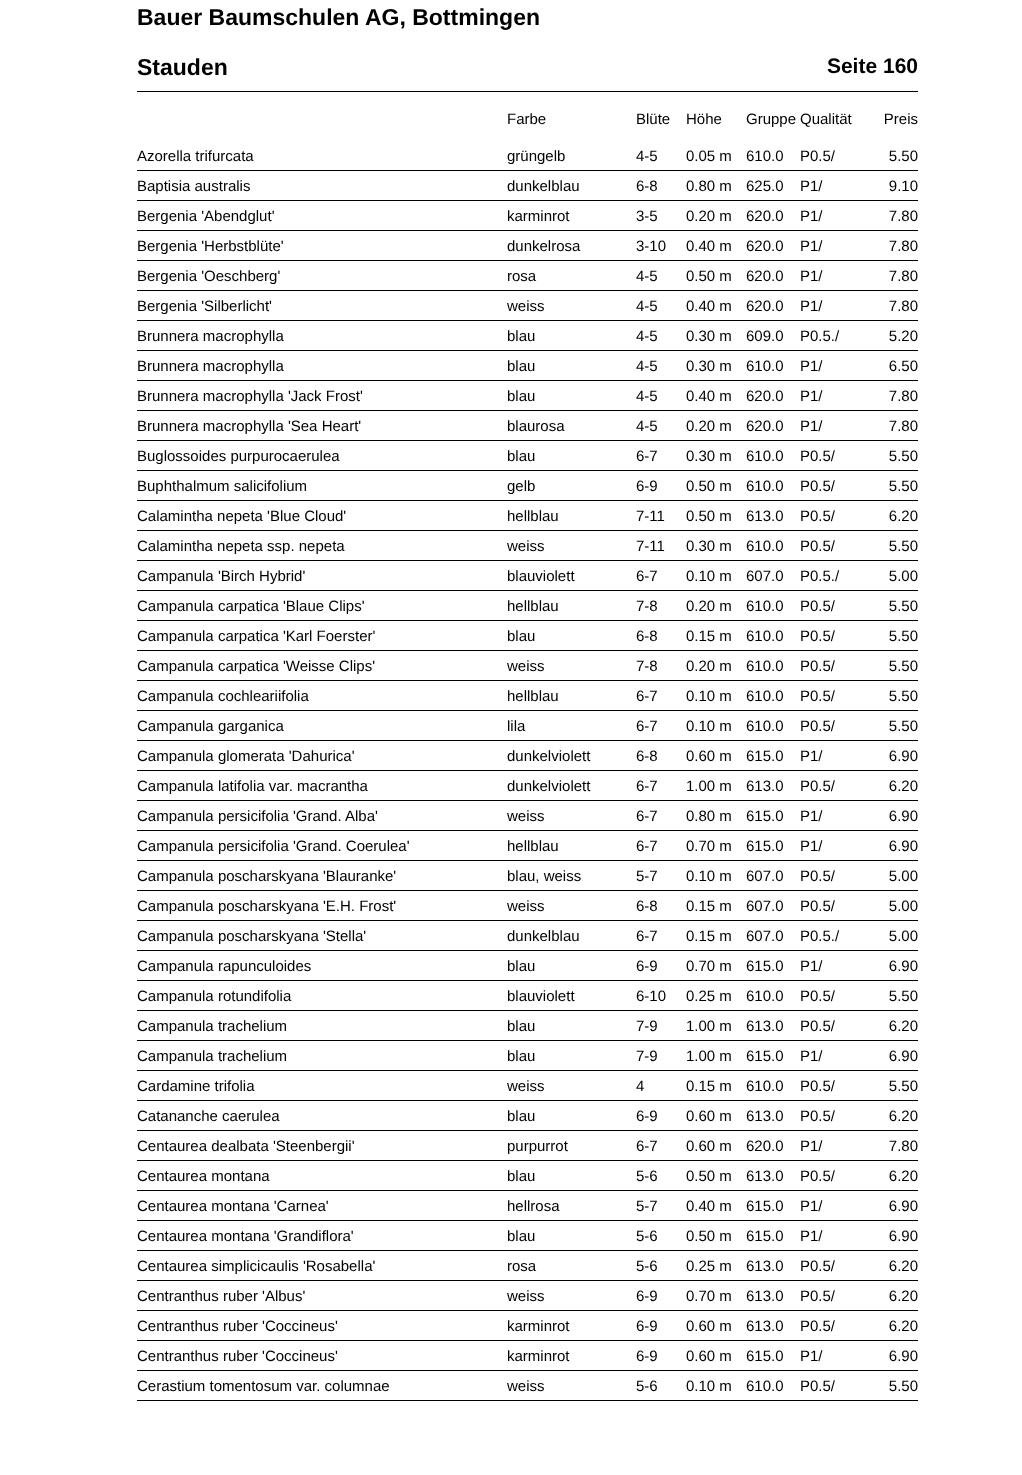Bauer Baumschulen AG, Bottmingen
Stauden Seite 160
| | Farbe | Blüte | Höhe | Gruppe | Qualität | Preis |
| --- | --- | --- | --- | --- | --- | --- |
| Azorella trifurcata | grüngelb | 4-5 | 0.05 m | 610.0 | P0.5/ | 5.50 |
| Baptisia australis | dunkelblau | 6-8 | 0.80 m | 625.0 | P1/ | 9.10 |
| Bergenia 'Abendglut' | karminrot | 3-5 | 0.20 m | 620.0 | P1/ | 7.80 |
| Bergenia 'Herbstblüte' | dunkelrosa | 3-10 | 0.40 m | 620.0 | P1/ | 7.80 |
| Bergenia 'Oeschberg' | rosa | 4-5 | 0.50 m | 620.0 | P1/ | 7.80 |
| Bergenia 'Silberlicht' | weiss | 4-5 | 0.40 m | 620.0 | P1/ | 7.80 |
| Brunnera macrophylla | blau | 4-5 | 0.30 m | 609.0 | P0.5./ | 5.20 |
| Brunnera macrophylla | blau | 4-5 | 0.30 m | 610.0 | P1/ | 6.50 |
| Brunnera macrophylla 'Jack Frost' | blau | 4-5 | 0.40 m | 620.0 | P1/ | 7.80 |
| Brunnera macrophylla 'Sea Heart' | blaurosa | 4-5 | 0.20 m | 620.0 | P1/ | 7.80 |
| Buglossoides purpurocaerulea | blau | 6-7 | 0.30 m | 610.0 | P0.5/ | 5.50 |
| Buphthalmum salicifolium | gelb | 6-9 | 0.50 m | 610.0 | P0.5/ | 5.50 |
| Calamintha nepeta 'Blue Cloud' | hellblau | 7-11 | 0.50 m | 613.0 | P0.5/ | 6.20 |
| Calamintha nepeta ssp. nepeta | weiss | 7-11 | 0.30 m | 610.0 | P0.5/ | 5.50 |
| Campanula 'Birch Hybrid' | blauviolett | 6-7 | 0.10 m | 607.0 | P0.5./ | 5.00 |
| Campanula carpatica 'Blaue Clips' | hellblau | 7-8 | 0.20 m | 610.0 | P0.5/ | 5.50 |
| Campanula carpatica 'Karl Foerster' | blau | 6-8 | 0.15 m | 610.0 | P0.5/ | 5.50 |
| Campanula carpatica 'Weisse Clips' | weiss | 7-8 | 0.20 m | 610.0 | P0.5/ | 5.50 |
| Campanula cochleariifolia | hellblau | 6-7 | 0.10 m | 610.0 | P0.5/ | 5.50 |
| Campanula garganica | lila | 6-7 | 0.10 m | 610.0 | P0.5/ | 5.50 |
| Campanula glomerata 'Dahurica' | dunkelviolett | 6-8 | 0.60 m | 615.0 | P1/ | 6.90 |
| Campanula latifolia var. macrantha | dunkelviolett | 6-7 | 1.00 m | 613.0 | P0.5/ | 6.20 |
| Campanula persicifolia 'Grand. Alba' | weiss | 6-7 | 0.80 m | 615.0 | P1/ | 6.90 |
| Campanula persicifolia 'Grand. Coerulea' | hellblau | 6-7 | 0.70 m | 615.0 | P1/ | 6.90 |
| Campanula poscharskyana 'Blauranke' | blau, weiss | 5-7 | 0.10 m | 607.0 | P0.5/ | 5.00 |
| Campanula poscharskyana 'E.H. Frost' | weiss | 6-8 | 0.15 m | 607.0 | P0.5/ | 5.00 |
| Campanula poscharskyana 'Stella' | dunkelblau | 6-7 | 0.15 m | 607.0 | P0.5./ | 5.00 |
| Campanula rapunculoides | blau | 6-9 | 0.70 m | 615.0 | P1/ | 6.90 |
| Campanula rotundifolia | blauviolett | 6-10 | 0.25 m | 610.0 | P0.5/ | 5.50 |
| Campanula trachelium | blau | 7-9 | 1.00 m | 613.0 | P0.5/ | 6.20 |
| Campanula trachelium | blau | 7-9 | 1.00 m | 615.0 | P1/ | 6.90 |
| Cardamine trifolia | weiss | 4 | 0.15 m | 610.0 | P0.5/ | 5.50 |
| Catananche caerulea | blau | 6-9 | 0.60 m | 613.0 | P0.5/ | 6.20 |
| Centaurea dealbata 'Steenbergii' | purpurrot | 6-7 | 0.60 m | 620.0 | P1/ | 7.80 |
| Centaurea montana | blau | 5-6 | 0.50 m | 613.0 | P0.5/ | 6.20 |
| Centaurea montana 'Carnea' | hellrosa | 5-7 | 0.40 m | 615.0 | P1/ | 6.90 |
| Centaurea montana 'Grandiflora' | blau | 5-6 | 0.50 m | 615.0 | P1/ | 6.90 |
| Centaurea simplicicaulis 'Rosabella' | rosa | 5-6 | 0.25 m | 613.0 | P0.5/ | 6.20 |
| Centranthus ruber 'Albus' | weiss | 6-9 | 0.70 m | 613.0 | P0.5/ | 6.20 |
| Centranthus ruber 'Coccineus' | karminrot | 6-9 | 0.60 m | 613.0 | P0.5/ | 6.20 |
| Centranthus ruber 'Coccineus' | karminrot | 6-9 | 0.60 m | 615.0 | P1/ | 6.90 |
| Cerastium tomentosum var. columnae | weiss | 5-6 | 0.10 m | 610.0 | P0.5/ | 5.50 |